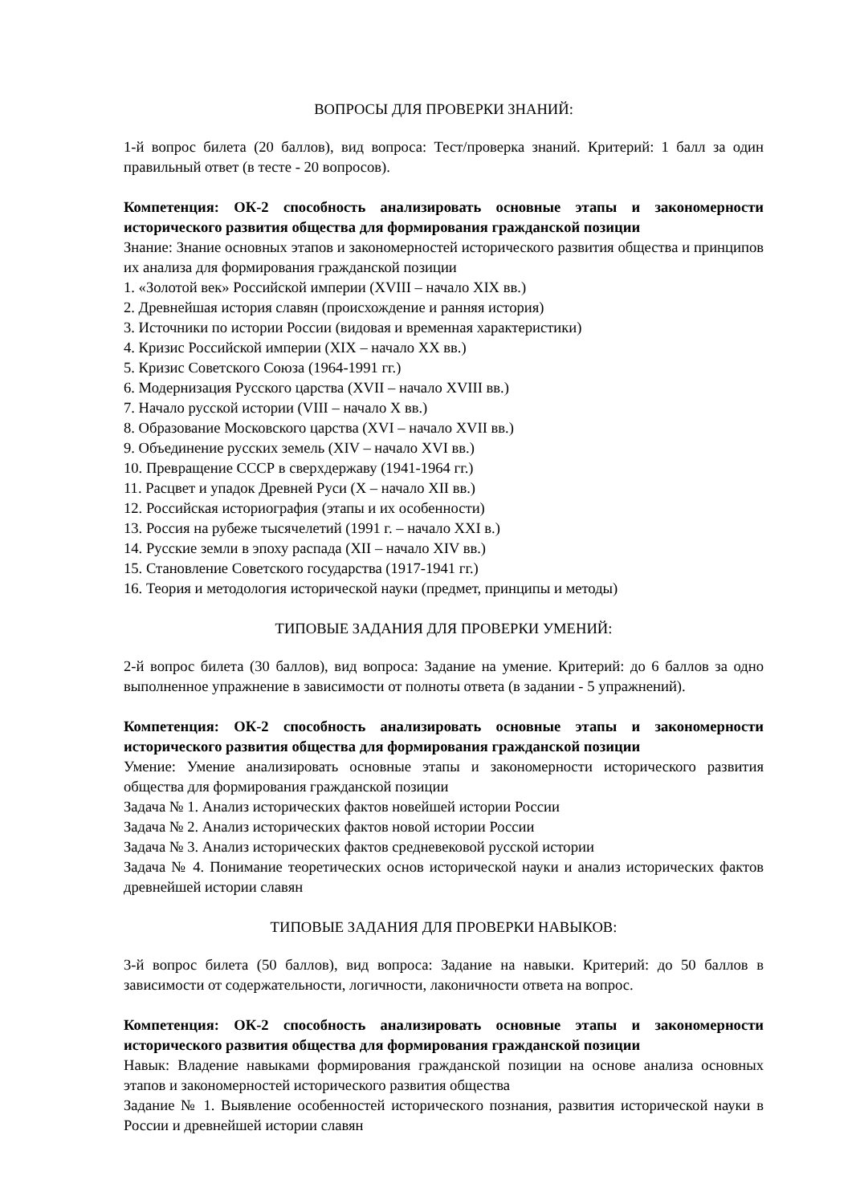ВОПРОСЫ ДЛЯ ПРОВЕРКИ ЗНАНИЙ:
1-й вопрос билета (20 баллов), вид вопроса: Тест/проверка знаний. Критерий: 1 балл за один правильный ответ (в тесте - 20 вопросов).
Компетенция: ОК-2 способность анализировать основные этапы и закономерности исторического развития общества для формирования гражданской позиции
Знание: Знание основных этапов и закономерностей исторического развития общества и принципов их анализа для формирования гражданской позиции
1. «Золотой век» Российской империи (XVIII – начало XIX вв.)
2. Древнейшая история славян (происхождение и ранняя история)
3. Источники по истории России (видовая и временная характеристики)
4. Кризис Российской империи (XIX – начало XX вв.)
5. Кризис Советского Союза (1964-1991 гг.)
6. Модернизация Русского царства (XVII – начало XVIII вв.)
7. Начало русской истории (VIII – начало X вв.)
8. Образование Московского царства (XVI – начало XVII вв.)
9. Объединение русских земель (XIV – начало XVI вв.)
10. Превращение СССР в сверхдержаву (1941-1964 гг.)
11. Расцвет и упадок Древней Руси (X – начало XII вв.)
12. Российская историография (этапы и их особенности)
13. Россия на рубеже тысячелетий (1991 г. – начало XXI в.)
14. Русские земли в эпоху распада (XII – начало XIV вв.)
15. Становление Советского государства (1917-1941 гг.)
16. Теория и методология исторической науки (предмет, принципы и методы)
ТИПОВЫЕ ЗАДАНИЯ ДЛЯ ПРОВЕРКИ УМЕНИЙ:
2-й вопрос билета (30 баллов), вид вопроса: Задание на умение. Критерий: до 6 баллов за одно выполненное упражнение в зависимости от полноты ответа (в задании - 5 упражнений).
Компетенция: ОК-2 способность анализировать основные этапы и закономерности исторического развития общества для формирования гражданской позиции
Умение: Умение анализировать основные этапы и закономерности исторического развития общества для формирования гражданской позиции
Задача № 1. Анализ исторических фактов новейшей истории России
Задача № 2. Анализ исторических фактов новой истории России
Задача № 3. Анализ исторических фактов средневековой русской истории
Задача № 4. Понимание теоретических основ исторической науки и анализ исторических фактов древнейшей истории славян
ТИПОВЫЕ ЗАДАНИЯ ДЛЯ ПРОВЕРКИ НАВЫКОВ:
3-й вопрос билета (50 баллов), вид вопроса: Задание на навыки. Критерий: до 50 баллов в зависимости от содержательности, логичности, лаконичности ответа на вопрос.
Компетенция: ОК-2 способность анализировать основные этапы и закономерности исторического развития общества для формирования гражданской позиции
Навык: Владение навыками формирования гражданской позиции на основе анализа основных этапов и закономерностей исторического развития общества
Задание № 1. Выявление особенностей исторического познания, развития исторической науки в России и древнейшей истории славян